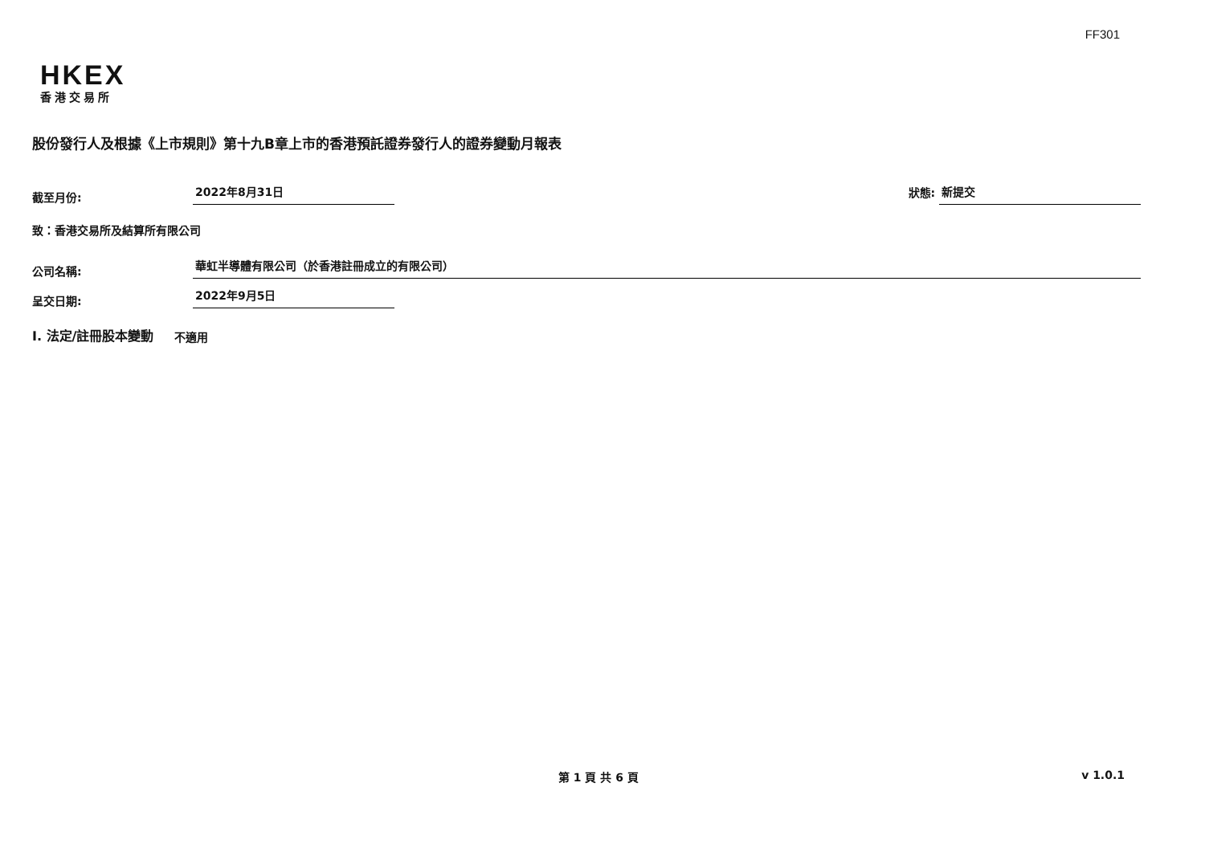FF301
HKEX
香港交易所
股份發行人及根據《上市規則》第十九B章上市的香港預託證券發行人的證券變動月報表
截至月份: 2022年8月31日 狀態: 新提交
致：香港交易所及結算所有限公司
公司名稱: 華虹半導體有限公司（於香港註冊成立的有限公司）
呈交日期: 2022年9月5日
I. 法定/註冊股本變動 不適用
第 1 頁 共 6 頁 v 1.0.1